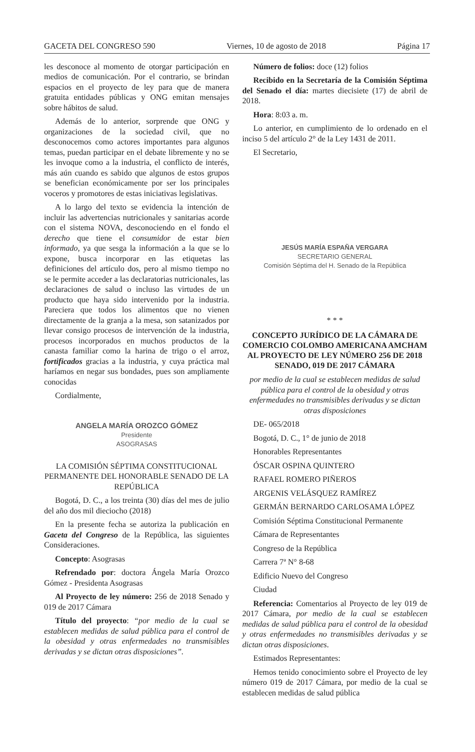GACETA DEL CONGRESO 590 Viernes, 10 de agosto de 2018 Página 17
les desconoce al momento de otorgar participación en medios de comunicación. Por el contrario, se brindan espacios en el proyecto de ley para que de manera gratuita entidades públicas y ONG emitan mensajes sobre hábitos de salud.
Además de lo anterior, sorprende que ONG y organizaciones de la sociedad civil, que no desconocemos como actores importantes para algunos temas, puedan participar en el debate libremente y no se les invoque como a la industria, el conflicto de interés, más aún cuando es sabido que algunos de estos grupos se benefician económicamente por ser los principales voceros y promotores de estas iniciativas legislativas.
A lo largo del texto se evidencia la intención de incluir las advertencias nutricionales y sanitarias acorde con el sistema NOVA, desconociendo en el fondo el derecho que tiene el consumidor de estar bien informado, ya que sesga la información a la que se lo expone, busca incorporar en las etiquetas las definiciones del artículo dos, pero al mismo tiempo no se le permite acceder a las declaratorias nutricionales, las declaraciones de salud o incluso las virtudes de un producto que haya sido intervenido por la industria. Pareciera que todos los alimentos que no vienen directamente de la granja a la mesa, son satanizados por llevar consigo procesos de intervención de la industria, procesos incorporados en muchos productos de la canasta familiar como la harina de trigo o el arroz, fortificados gracias a la industria, y cuya práctica mal haríamos en negar sus bondades, pues son ampliamente conocidas
Cordialmente,
ANGELA MARÍA OROZCO GÓMEZ
Presidente
ASOGRASAS
LA COMISIÓN SÉPTIMA CONSTITUCIONAL PERMANENTE DEL HONORABLE SENADO DE LA REPÚBLICA
Bogotá, D. C., a los treinta (30) días del mes de julio del año dos mil dieciocho (2018)
En la presente fecha se autoriza la publicación en Gaceta del Congreso de la República, las siguientes Consideraciones.
Concepto: Asograsas
Refrendado por: doctora Ángela María Orozco Gómez - Presidenta Asograsas
Al Proyecto de ley número: 256 de 2018 Senado y 019 de 2017 Cámara
Título del proyecto: “por medio de la cual se establecen medidas de salud pública para el control de la obesidad y otras enfermedades no transmisibles derivadas y se dictan otras disposiciones”.
Número de folios: doce (12) folios
Recibido en la Secretaría de la Comisión Séptima del Senado el día: martes diecisiete (17) de abril de 2018.
Hora: 8:03 a. m.
Lo anterior, en cumplimiento de lo ordenado en el inciso 5 del artículo 2° de la Ley 1431 de 2011.
El Secretario,
JESÚS MARÍA ESPAÑA VERGARA
SECRETARIO GENERAL
Comisión Séptima del H. Senado de la República
* * *
CONCEPTO JURÍDICO DE LA CÁMARA DE COMERCIO COLOMBO AMERICANA AMCHAM AL PROYECTO DE LEY NÚMERO 256 DE 2018 SENADO, 019 DE 2017 CÁMARA
por medio de la cual se establecen medidas de salud pública para el control de la obesidad y otras enfermedades no transmisibles derivadas y se dictan otras disposiciones
DE- 065/2018
Bogotá, D. C., 1° de junio de 2018
Honorables Representantes
ÓSCAR OSPINA QUINTERO
RAFAEL ROMERO PIÑEROS
ARGENIS VELÁSQUEZ RAMÍREZ
GERMÁN BERNARDO CARLOSAMA LÓPEZ
Comisión Séptima Constitucional Permanente
Cámara de Representantes
Congreso de la República
Carrera 7ª N° 8-68
Edificio Nuevo del Congreso
Ciudad
Referencia: Comentarios al Proyecto de ley 019 de 2017 Cámara, por medio de la cual se establecen medidas de salud pública para el control de la obesidad y otras enfermedades no transmisibles derivadas y se dictan otras disposiciones.
Estimados Representantes:
Hemos tenido conocimiento sobre el Proyecto de ley número 019 de 2017 Cámara, por medio de la cual se establecen medidas de salud pública